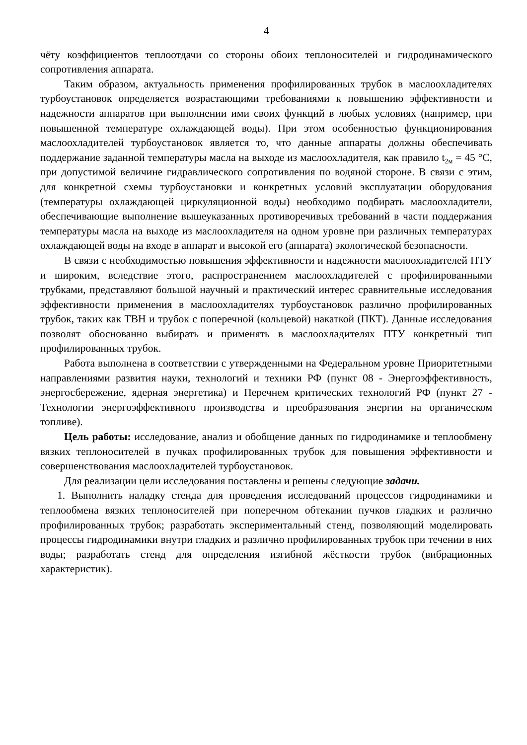4
чёту коэффициентов теплоотдачи со стороны обоих теплоносителей и гидродинамического сопротивления аппарата.
Таким образом, актуальность применения профилированных трубок в маслоохладителях турбоустановок определяется возрастающими требованиями к повышению эффективности и надежности аппаратов при выполнении ими своих функций в любых условиях (например, при повышенной температуре охлаждающей воды). При этом особенностью функционирования маслоохладителей турбоустановок является то, что данные аппараты должны обеспечивать поддержание заданной температуры масла на выходе из маслоохладителя, как правило t<sub>2м</sub> = 45 °С, при допустимой величине гидравлического сопротивления по водяной стороне. В связи с этим, для конкретной схемы турбоустановки и конкретных условий эксплуатации оборудования (температуры охлаждающей циркуляционной воды) необходимо подбирать маслоохладители, обеспечивающие выполнение вышеуказанных противоречивых требований в части поддержания температуры масла на выходе из маслоохладителя на одном уровне при различных температурах охлаждающей воды на входе в аппарат и высокой его (аппарата) экологической безопасности.
В связи с необходимостью повышения эффективности и надежности маслоохладителей ПТУ и широким, вследствие этого, распространением маслоохладителей с профилированными трубками, представляют большой научный и практический интерес сравнительные исследования эффективности применения в маслоохладителях турбоустановок различно профилированных трубок, таких как ТВН и трубок с поперечной (кольцевой) накаткой (ПКТ). Данные исследования позволят обоснованно выбирать и применять в маслоохладителях ПТУ конкретный тип профилированных трубок.
Работа выполнена в соответствии с утвержденными на Федеральном уровне Приоритетными направлениями развития науки, технологий и техники РФ (пункт 08 - Энергоэффективность, энергосбережение, ядерная энергетика) и Перечнем критических технологий РФ (пункт 27 - Технологии энергоэффективного производства и преобразования энергии на органическом топливе).
Цель работы: исследование, анализ и обобщение данных по гидродинамике и теплообмену вязких теплоносителей в пучках профилированных трубок для повышения эффективности и совершенствования маслоохладителей турбоустановок.
Для реализации цели исследования поставлены и решены следующие задачи.
1. Выполнить наладку стенда для проведения исследований процессов гидродинамики и теплообмена вязких теплоносителей при поперечном обтекании пучков гладких и различно профилированных трубок; разработать экспериментальный стенд, позволяющий моделировать процессы гидродинамики внутри гладких и различно профилированных трубок при течении в них воды; разработать стенд для определения изгибной жёсткости трубок (вибрационных характеристик).